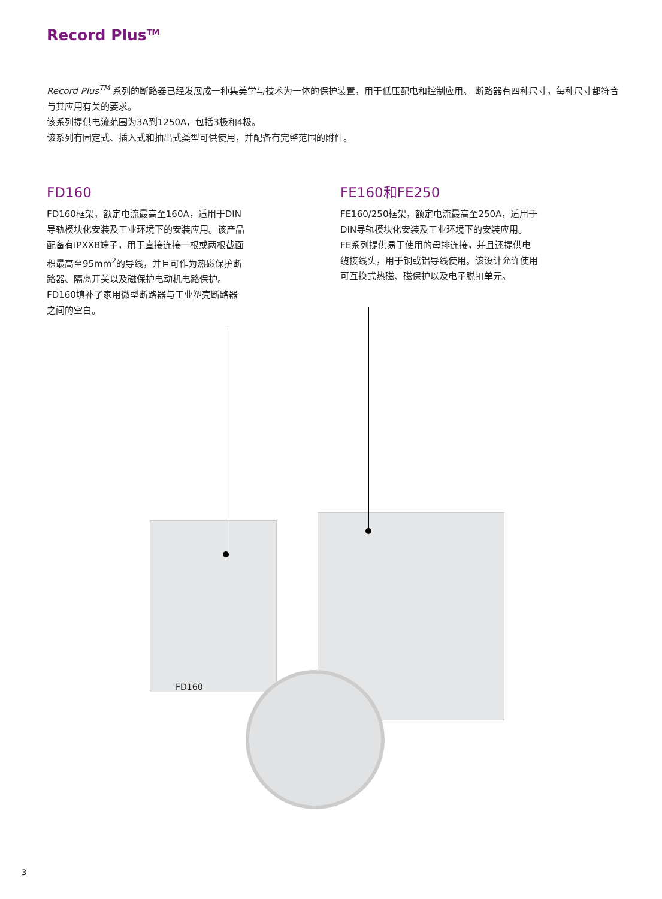Record Plus<sup>TM</sup>
Record Plus<sup>TM</sup> 系列的断路器已经发展成一种集美学与技术为一体的保护装置，用于低压配电和控制应用。 断路器有四种尺寸，每种尺寸都符合与其应用有关的要求。
该系列提供电流范围为3A到1250A，包括3极和4极。
该系列有固定式、插入式和抽出式类型可供使用，并配备有完整范围的附件。
FD160
FD160框架，额定电流最高至160A，适用于DIN导轨模块化安装及工业环境下的安装应用。该产品配备有IPXXB端子，用于直接连接一根或两根截面积最高至95mm<sup>2</sup>的导线，并且可作为热磁保护断路器、隔离开关以及磁保护电动机电路保护。FD160填补了家用微型断路器与工业塑壳断路器之间的空白。
FE160和FE250
FE160/250框架，额定电流最高至250A，适用于DIN导轨模块化安装及工业环境下的安装应用。FE系列提供易于使用的母排连接，并且还提供电缆接线头，用于铜或铝导线使用。该设计允许使用可互换式热磁、磁保护以及电子脱扣单元。
FD160
3